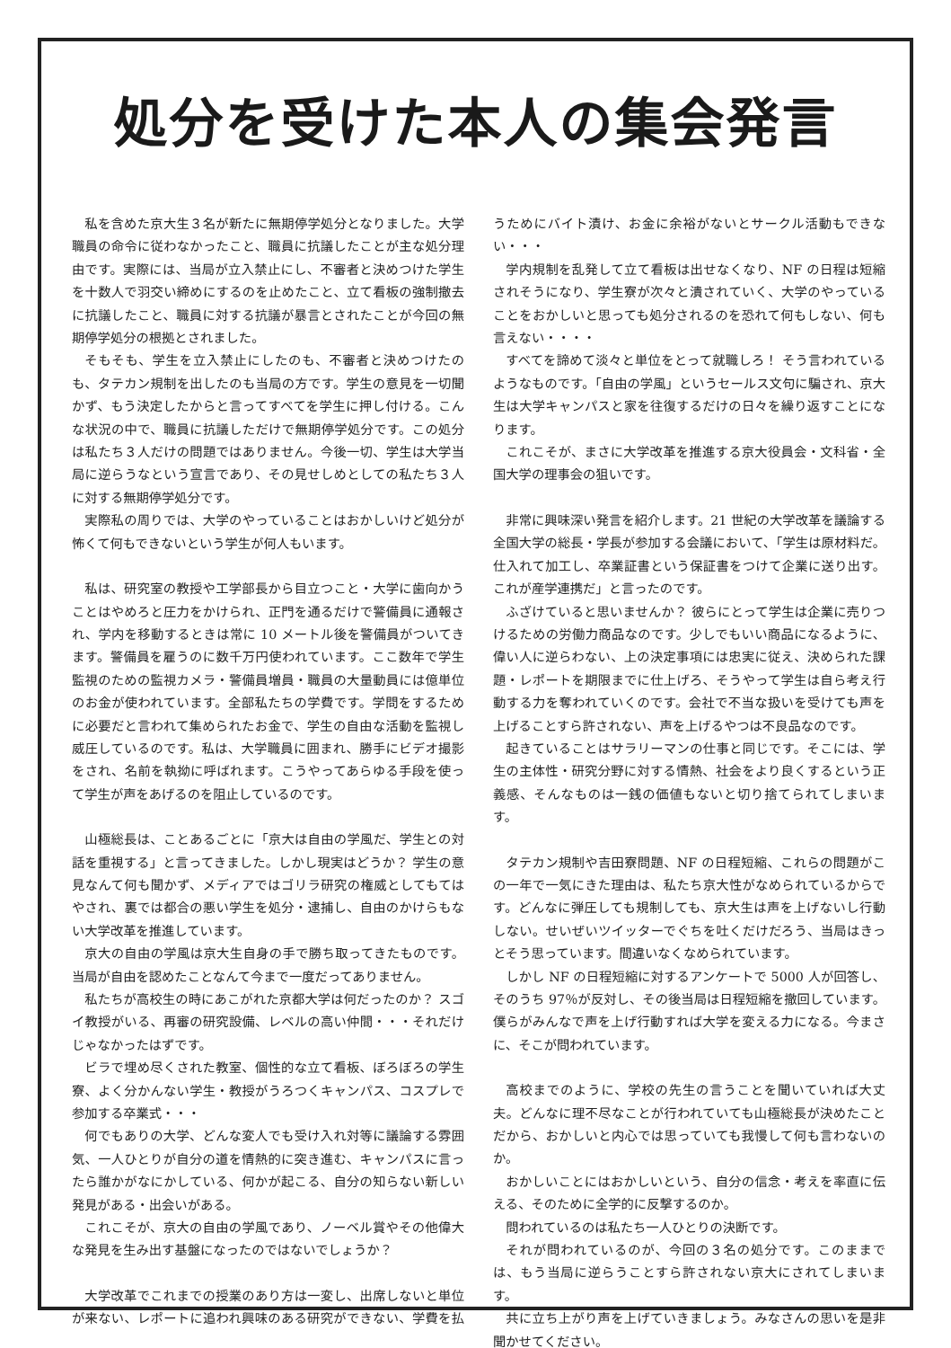処分を受けた本人の集会発言
私を含めた京大生３名が新たに無期停学処分となりました。大学職員の命令に従わなかったこと、職員に抗議したことが主な処分理由です。実際には、当局が立入禁止にし、不審者と決めつけた学生を十数人で羽交い締めにするのを止めたこと、立て看板の強制撤去に抗議したこと、職員に対する抗議が暴言とされたことが今回の無期停学処分の根拠とされました。
そもそも、学生を立入禁止にしたのも、不審者と決めつけたのも、タテカン規制を出したのも当局の方です。学生の意見を一切聞かず、もう決定したからと言ってすべてを学生に押し付ける。こんな状況の中で、職員に抗議しただけで無期停学処分です。この処分は私たち３人だけの問題ではありません。今後一切、学生は大学当局に逆らうなという宣言であり、その見せしめとしての私たち３人に対する無期停学処分です。
実際私の周りでは、大学のやっていることはおかしいけど処分が怖くて何もできないという学生が何人もいます。
私は、研究室の教授や工学部長から目立つこと・大学に歯向かうことはやめろと圧力をかけられ、正門を通るだけで警備員に通報され、学内を移動するときは常に 10 メートル後を警備員がついてきます。警備員を雇うのに数千万円使われています。ここ数年で学生監視のための監視カメラ・警備員増員・職員の大量動員には億単位のお金が使われています。全部私たちの学費です。学問をするために必要だと言われて集められたお金で、学生の自由な活動を監視し威圧しているのです。私は、大学職員に囲まれ、勝手にビデオ撮影をされ、名前を執拗に呼ばれます。こうやってあらゆる手段を使って学生が声をあげるのを阻止しているのです。
山極総長は、ことあるごとに「京大は自由の学風だ、学生との対話を重視する」と言ってきました。しかし現実はどうか？ 学生の意見なんて何も聞かず、メディアではゴリラ研究の権威としてもてはやされ、裏では都合の悪い学生を処分・逮捕し、自由のかけらもない大学改革を推進しています。
京大の自由の学風は京大生自身の手で勝ち取ってきたものです。当局が自由を認めたことなんて今まで一度だってありません。
私たちが高校生の時にあこがれた京都大学は何だったのか？ スゴイ教授がいる、再審の研究設備、レベルの高い仲間・・・それだけじゃなかったはずです。
ビラで埋め尽くされた教室、個性的な立て看板、ぼろぼろの学生寮、よく分かんない学生・教授がうろつくキャンパス、コスプレで参加する卒業式・・・
何でもありの大学、どんな変人でも受け入れ対等に議論する雰囲気、一人ひとりが自分の道を情熱的に突き進む、キャンパスに言ったら誰かがなにかしている、何かが起こる、自分の知らない新しい発見がある・出会いがある。
これこそが、京大の自由の学風であり、ノーベル賞やその他偉大な発見を生み出す基盤になったのではないでしょうか？
大学改革でこれまでの授業のあり方は一変し、出席しないと単位が来ない、レポートに追われ興味のある研究ができない、学費を払うためにバイト漬け、お金に余裕がないとサークル活動もできない・・・
学内規制を乱発して立て看板は出せなくなり、NF の日程は短縮されそうになり、学生寮が次々と潰されていく、大学のやっていることをおかしいと思っても処分されるのを恐れて何もしない、何も言えない・・・・
すべてを諦めて淡々と単位をとって就職しろ！ そう言われているようなものです。「自由の学風」というセールス文句に騙され、京大生は大学キャンパスと家を往復するだけの日々を繰り返すことになります。
これこそが、まさに大学改革を推進する京大役員会・文科省・全国大学の理事会の狙いです。
非常に興味深い発言を紹介します。21 世紀の大学改革を議論する全国大学の総長・学長が参加する会議において、「学生は原材料だ。仕入れて加工し、卒業証書という保証書をつけて企業に送り出す。これが産学連携だ」と言ったのです。
ふざけていると思いませんか？ 彼らにとって学生は企業に売りつけるための労働力商品なのです。少しでもいい商品になるように、偉い人に逆らわない、上の決定事項には忠実に従え、決められた課題・レポートを期限までに仕上げろ、そうやって学生は自ら考え行動する力を奪われていくのです。会社で不当な扱いを受けても声を上げることすら許されない、声を上げるやつは不良品なのです。
起きていることはサラリーマンの仕事と同じです。そこには、学生の主体性・研究分野に対する情熱、社会をより良くするという正義感、そんなものは一銭の価値もないと切り捨てられてしまいます。
タテカン規制や吉田寮問題、NF の日程短縮、これらの問題がこの一年で一気にきた理由は、私たち京大性がなめられているからです。どんなに弾圧しても規制しても、京大生は声を上げないし行動しない。せいぜいツイッターでぐちを吐くだけだろう、当局はきっとそう思っています。間違いなくなめられています。
しかし NF の日程短縮に対するアンケートで 5000 人が回答し、そのうち 97％が反対し、その後当局は日程短縮を撤回しています。僕らがみんなで声を上げ行動すれば大学を変える力になる。今まさに、そこが問われています。
高校までのように、学校の先生の言うことを聞いていれば大丈夫。どんなに理不尽なことが行われていても山極総長が決めたことだから、おかしいと内心では思っていても我慢して何も言わないのか。
おかしいことにはおかしいという、自分の信念・考えを率直に伝える、そのために全学的に反撃するのか。
問われているのは私たち一人ひとりの決断です。
それが問われているのが、今回の３名の処分です。このままでは、もう当局に逆らうことすら許されない京大にされてしまいます。
共に立ち上がり声を上げていきましょう。みなさんの思いを是非聞かせてください。